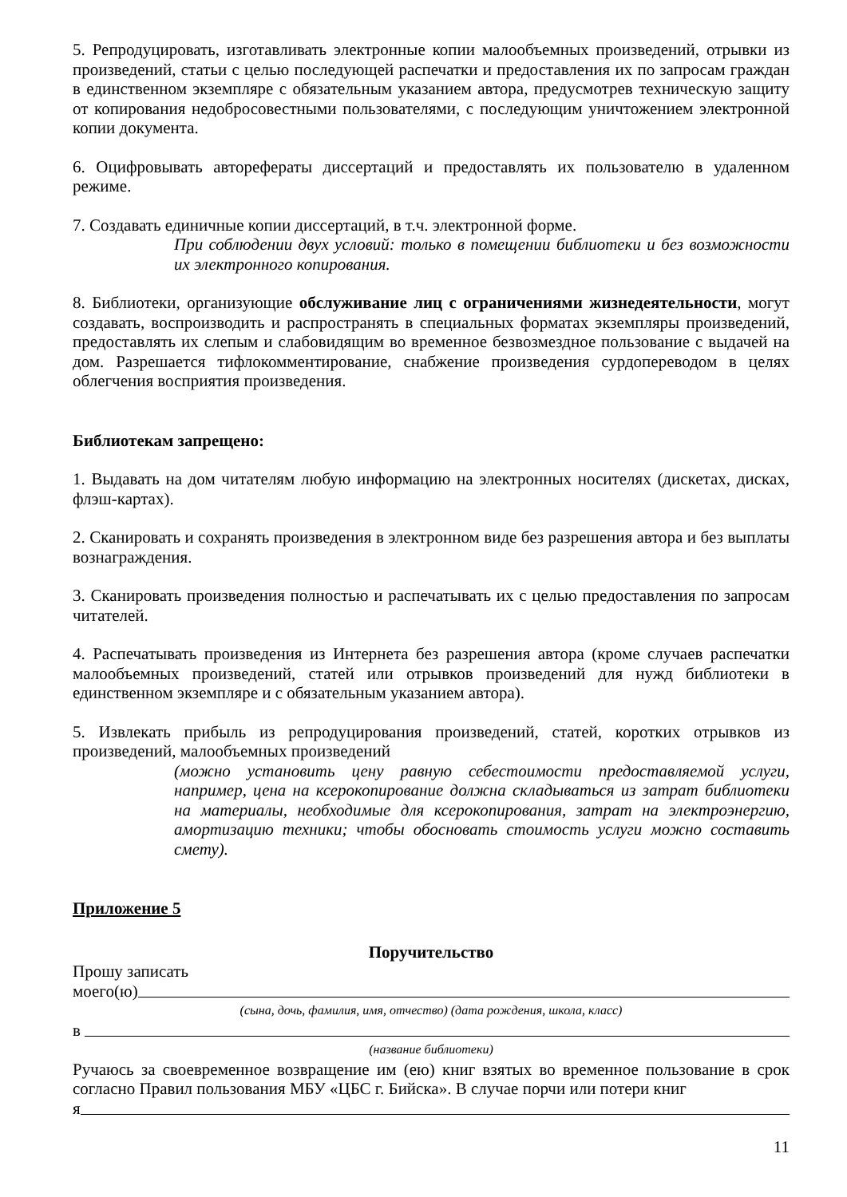5. Репродуцировать, изготавливать электронные копии малообъемных произведений, отрывки из произведений, статьи с целью последующей распечатки и предоставления их по запросам граждан в единственном экземпляре с обязательным указанием автора, предусмотрев техническую защиту от копирования недобросовестными пользователями, с последующим уничтожением электронной копии документа.
6. Оцифровывать авторефераты диссертаций и предоставлять их пользователю в удаленном режиме.
7. Создавать единичные копии диссертаций, в т.ч. электронной форме.
При соблюдении двух условий: только в помещении библиотеки и без возможности их электронного копирования.
8. Библиотеки, организующие обслуживание лиц с ограничениями жизнедеятельности, могут создавать, воспроизводить и распространять в специальных форматах экземпляры произведений, предоставлять их слепым и слабовидящим во временное безвозмездное пользование с выдачей на дом. Разрешается тифлокомментирование, снабжение произведения сурдопереводом в целях облегчения восприятия произведения.
Библиотекам запрещено:
1. Выдавать на дом читателям любую информацию на электронных носителях (дискетах, дисках, флэш-картах).
2. Сканировать и сохранять произведения в электронном виде без разрешения автора и без выплаты вознаграждения.
3. Сканировать произведения полностью и распечатывать их с целью предоставления по запросам читателей.
4. Распечатывать произведения из Интернета без разрешения автора (кроме случаев распечатки малообъемных произведений, статей или отрывков произведений для нужд библиотеки в единственном экземпляре и с обязательным указанием автора).
5. Извлекать прибыль из репродуцирования произведений, статей, коротких отрывков из произведений, малообъемных произведений
(можно установить цену равную себестоимости предоставляемой услуги, например, цена на ксерокопирование должна складываться из затрат библиотеки на материалы, необходимые для ксерокопирования, затрат на электроэнергию, амортизацию техники; чтобы обосновать стоимость услуги можно составить смету).
Приложение 5
Поручительство
Прошу записать
моего(ю)
(сына, дочь, фамилия, имя, отчество) (дата рождения, школа, класс)
в
(название библиотеки)
Ручаюсь за своевременное возвращение им (ею) книг взятых во временное пользование в срок согласно Правил пользования МБУ «ЦБС г. Бийска». В случае порчи или потери книг
я
11